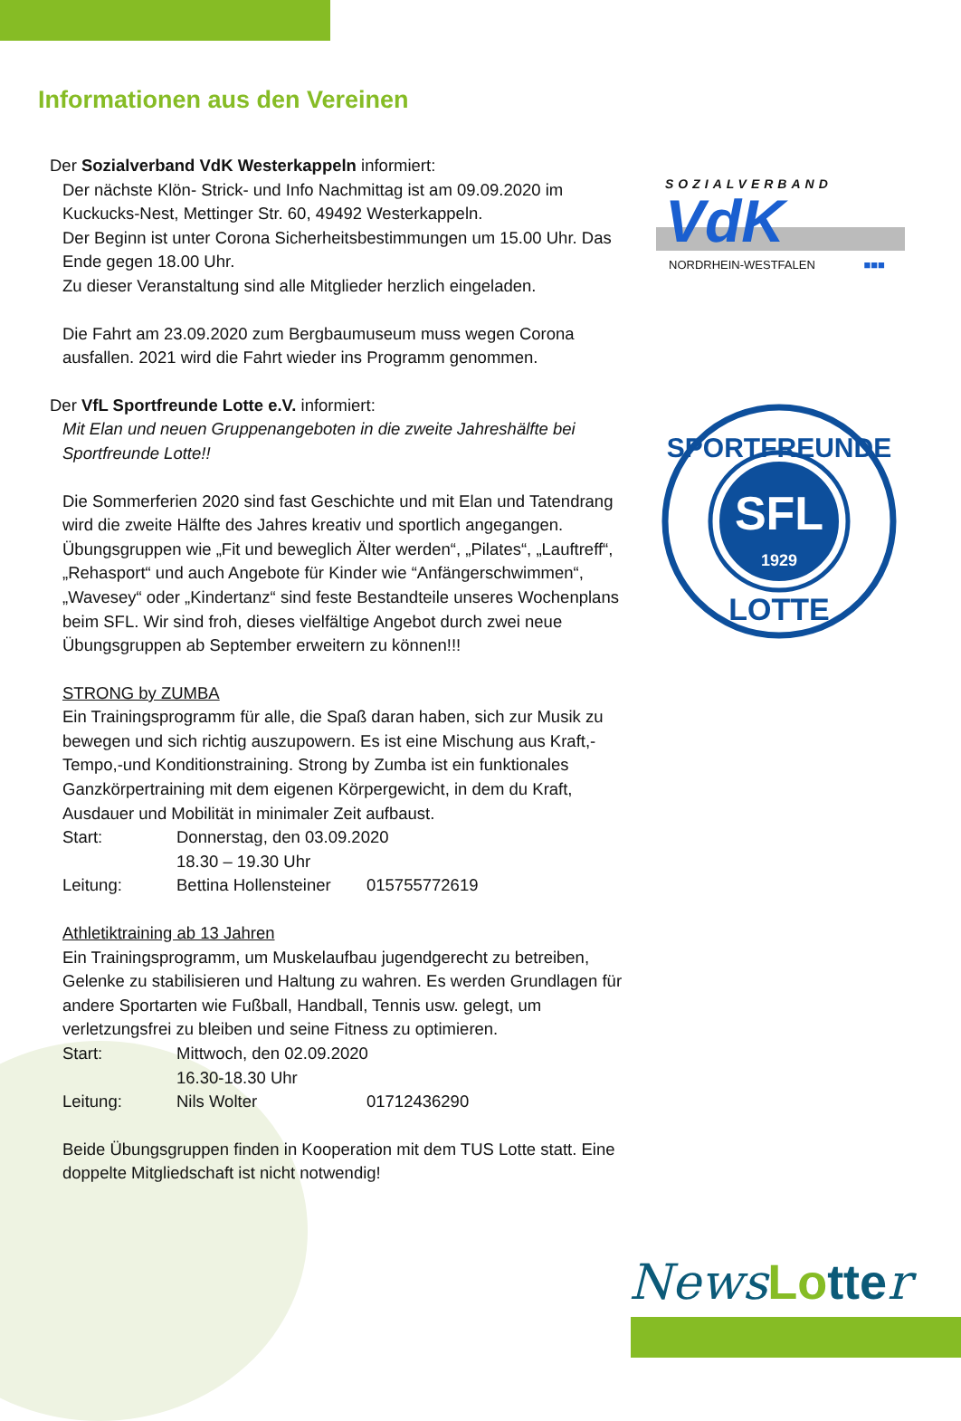Informationen aus den Vereinen
Der Sozialverband VdK Westerkappeln informiert:
Der nächste Klön- Strick- und Info Nachmittag ist am 09.09.2020 im Kuckucks-Nest, Mettinger Str. 60, 49492 Westerkappeln.
Der Beginn ist unter Corona Sicherheitsbestimmungen um 15.00 Uhr. Das Ende gegen 18.00 Uhr.
Zu dieser Veranstaltung sind alle Mitglieder herzlich eingeladen.
Die Fahrt am 23.09.2020 zum Bergbaumuseum muss wegen Corona ausfallen. 2021 wird die Fahrt wieder ins Programm genommen.
Der VfL Sportfreunde Lotte e.V. informiert:
Mit Elan und neuen Gruppenangeboten in die zweite Jahreshälfte bei Sportfreunde Lotte!!
Die Sommerferien 2020 sind fast Geschichte und mit Elan und Tatendrang wird die zweite Hälfte des Jahres kreativ und sportlich angegangen.
Übungsgruppen wie „Fit und beweglich Älter werden“, „Pilates“, „Lauftreff“, „Rehasport“ und auch Angebote für Kinder wie “Anfängerschwimmen“, „Wavesey“ oder „Kindertanz“ sind feste Bestandteile unseres Wochenplans beim SFL. Wir sind froh, dieses vielfältige Angebot durch zwei neue Übungsgruppen ab September erweitern zu können!!!
STRONG by ZUMBA
Ein Trainingsprogramm für alle, die Spaß daran haben, sich zur Musik zu bewegen und sich richtig auszupowern. Es ist eine Mischung aus Kraft,-Tempo,-und Konditionstraining. Strong by Zumba ist ein funktionales Ganzkörpertraining mit dem eigenen Körpergewicht, in dem du Kraft, Ausdauer und Mobilität in minimaler Zeit aufbaust.
Start: Donnerstag, den 03.09.2020
18.30 – 19.30 Uhr
Leitung: Bettina Hollensteiner 015755772619
Athletiktraining ab 13 Jahren
Ein Trainingsprogramm, um Muskelaufbau jugendgerecht zu betreiben, Gelenke zu stabilisieren und Haltung zu wahren. Es werden Grundlagen für andere Sportarten wie Fußball, Handball, Tennis usw. gelegt, um verletzungsfrei zu bleiben und seine Fitness zu optimieren.
Start: Mittwoch, den 02.09.2020
16.30-18.30 Uhr
Leitung: Nils Wolter 01712436290
Beide Übungsgruppen finden in Kooperation mit dem TUS Lotte statt. Eine doppelte Mitgliedschaft ist nicht notwendig!
SOZIALVERBAND
VdK
NORDRHEIN-WESTFALEN ■■■
SFL
1929
SPORTFREUNDE
LOTTE
NewsLo tter